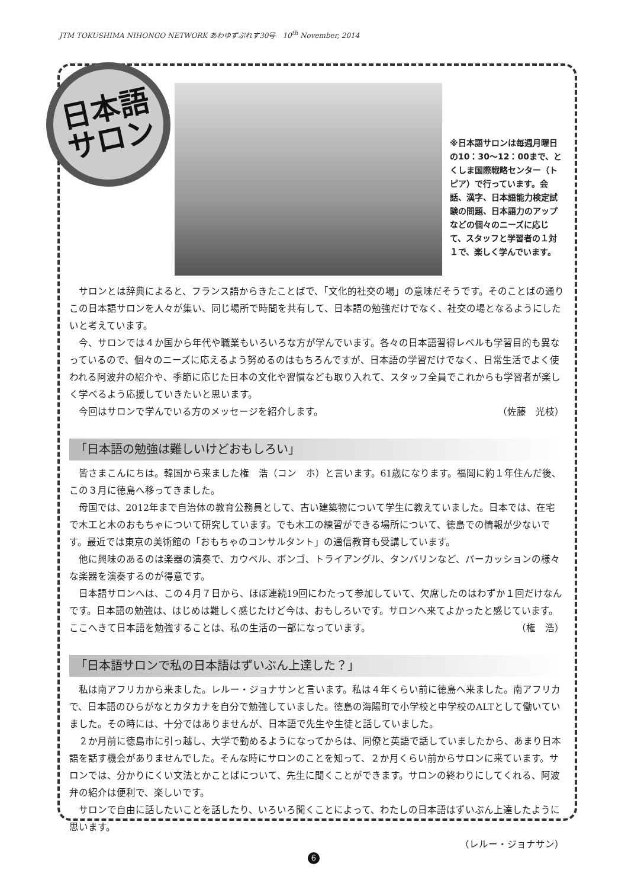JTM TOKUSHIMA NIHONGO NETWORK あわゆずぷれす30号　10<sup>th</sup> November, 2014
日本語
サロン
※日本語サロンは毎週月曜日の10：30〜12：00まで、とくしま国際戦略センター（トピア）で行っています。会話、漢字、日本語能力検定試験の問題、日本語力のアップなどの個々のニーズに応じて、スタッフと学習者の１対１で、楽しく学んでいます。
サロンとは辞典によると、フランス語からきたことばで、「文化的社交の場」の意味だそうです。そのことばの通りこの日本語サロンを人々が集い、同じ場所で時間を共有して、日本語の勉強だけでなく、社交の場となるようにしたいと考えています。
今、サロンでは４か国から年代や職業もいろいろな方が学んでいます。各々の日本語習得レベルも学習目的も異なっているので、個々のニーズに応えるよう努めるのはもちろんですが、日本語の学習だけでなく、日常生活でよく使われる阿波弁の紹介や、季節に応じた日本の文化や習慣なども取り入れて、スタッフ全員でこれからも学習者が楽しく学べるよう応援していきたいと思います。
今回はサロンで学んでいる方のメッセージを紹介します。 （佐藤　光枝）
「日本語の勉強は難しいけどおもしろい」
皆さまこんにちは。韓国から来ました権　浩（コン　ホ）と言います。61歳になります。福岡に約１年住んだ後、この３月に徳島へ移ってきました。
母国では、2012年まで自治体の教育公務員として、古い建築物について学生に教えていました。日本では、在宅で木工と木のおもちゃについて研究しています。でも木工の練習ができる場所について、徳島での情報が少ないです。最近では東京の美術館の「おもちゃのコンサルタント」の通信教育も受講しています。
他に興味のあるのは楽器の演奏で、カウベル、ボンゴ、トライアングル、タンバリンなど、パーカッションの様々な楽器を演奏するのが得意です。
日本語サロンへは、この４月７日から、ほぼ連続19回にわたって参加していて、欠席したのはわずか１回だけなんです。日本語の勉強は、はじめは難しく感じたけど今は、おもしろいです。サロンへ来てよかったと感じています。ここへきて日本語を勉強することは、私の生活の一部になっています。 （権　浩）
「日本語サロンで私の日本語はずいぶん上達した？」
私は南アフリカから来ました。レルー・ジョナサンと言います。私は４年くらい前に徳島へ来ました。南アフリカで、日本語のひらがなとカタカナを自分で勉強していました。徳島の海陽町で小学校と中学校のALTとして働いていました。その時には、十分ではありませんが、日本語で先生や生徒と話していました。
２か月前に徳島市に引っ越し、大学で勤めるようになってからは、同僚と英語で話していましたから、あまり日本語を話す機会がありませんでした。そんな時にサロンのことを知って、２か月くらい前からサロンに来ています。サロンでは、分かりにくい文法とかことばについて、先生に聞くことができます。サロンの終わりにしてくれる、阿波弁の紹介は便利で、楽しいです。
サロンで自由に話したいことを話したり、いろいろ聞くことによって、わたしの日本語はずいぶん上達したように思います。
（レルー・ジョナサン）
6